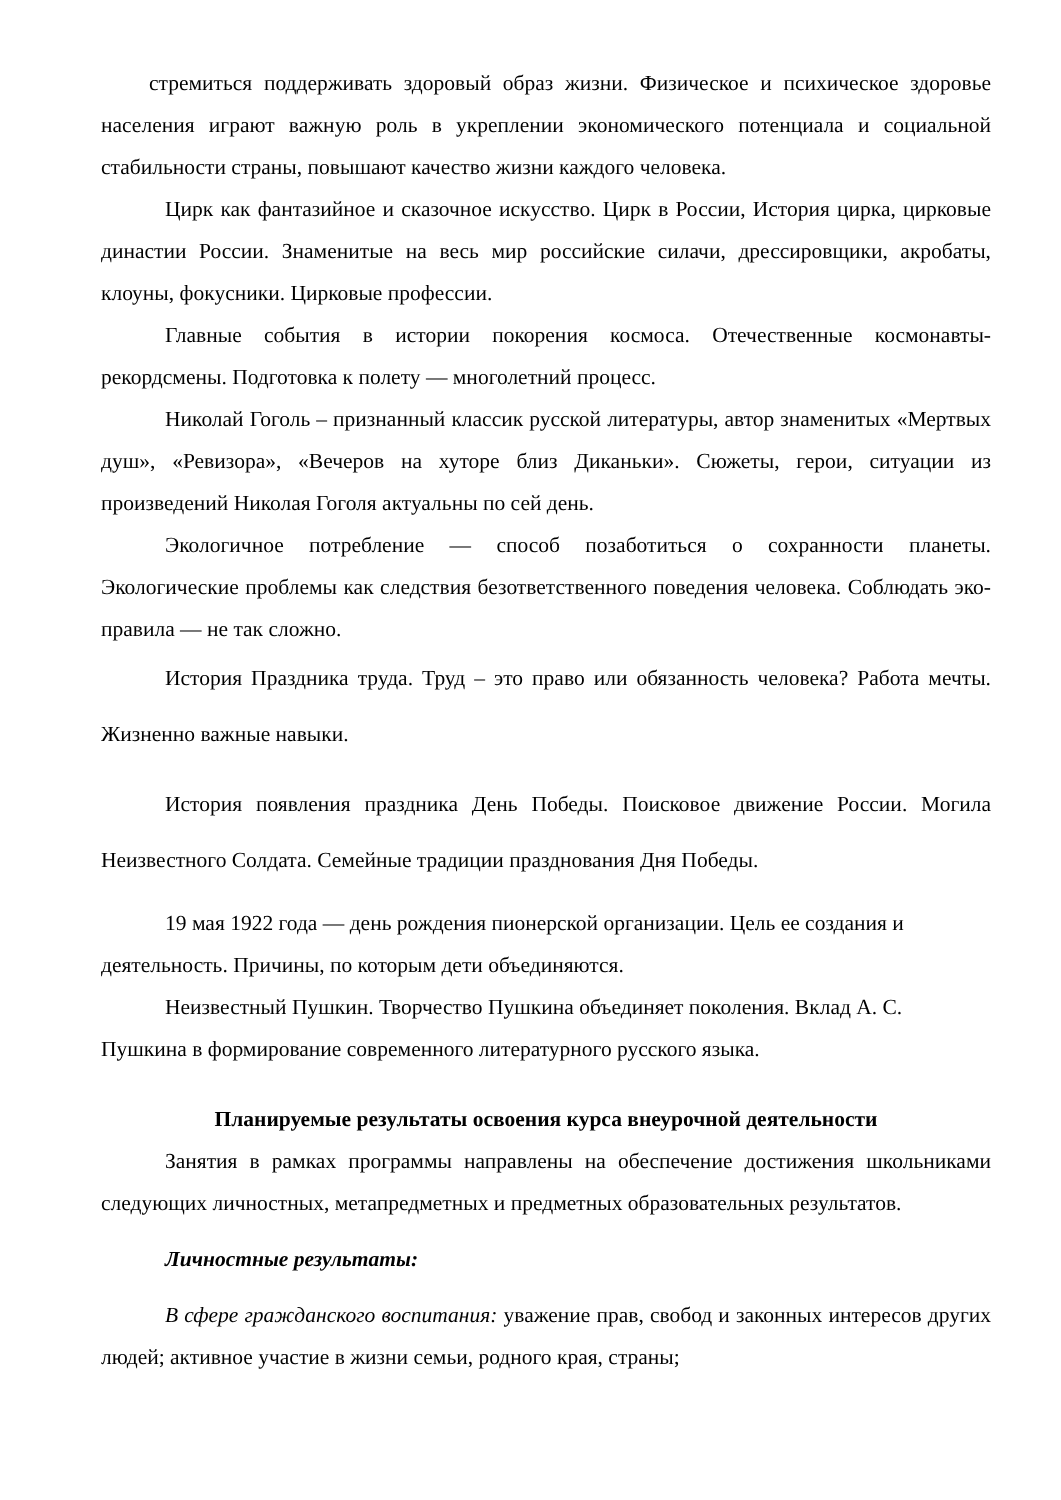стремиться поддерживать здоровый образ жизни. Физическое и психическое здоровье населения играют важную роль в укреплении экономического потенциала и социальной стабильности страны, повышают качество жизни каждого человека.
Цирк как фантазийное и сказочное искусство. Цирк в России, История цирка, цирковые династии России. Знаменитые на весь мир российские силачи, дрессировщики, акробаты, клоуны, фокусники. Цирковые профессии.
Главные события в истории покорения космоса. Отечественные космонавты-рекордсмены. Подготовка к полету — многолетний процесс.
Николай Гоголь – признанный классик русской литературы, автор знаменитых «Мертвых душ», «Ревизора», «Вечеров на хуторе близ Диканьки». Сюжеты, герои, ситуации из произведений Николая Гоголя актуальны по сей день.
Экологичное потребление — способ позаботиться о сохранности планеты. Экологические проблемы как следствия безответственного поведения человека. Соблюдать эко-правила — не так сложно.
История Праздника труда. Труд – это право или обязанность человека? Работа мечты. Жизненно важные навыки.
История появления праздника День Победы. Поисковое движение России. Могила Неизвестного Солдата. Семейные традиции празднования Дня Победы.
19 мая 1922 года — день рождения пионерской организации. Цель ее создания и деятельность. Причины, по которым дети объединяются.
Неизвестный Пушкин. Творчество Пушкина объединяет поколения. Вклад А. С. Пушкина в формирование современного литературного русского языка.
Планируемые результаты освоения курса внеурочной деятельности
Занятия в рамках программы направлены на обеспечение достижения школьниками следующих личностных, метапредметных и предметных образовательных результатов.
Личностные результаты:
В сфере гражданского воспитания: уважение прав, свобод и законных интересов других людей; активное участие в жизни семьи, родного края, страны;